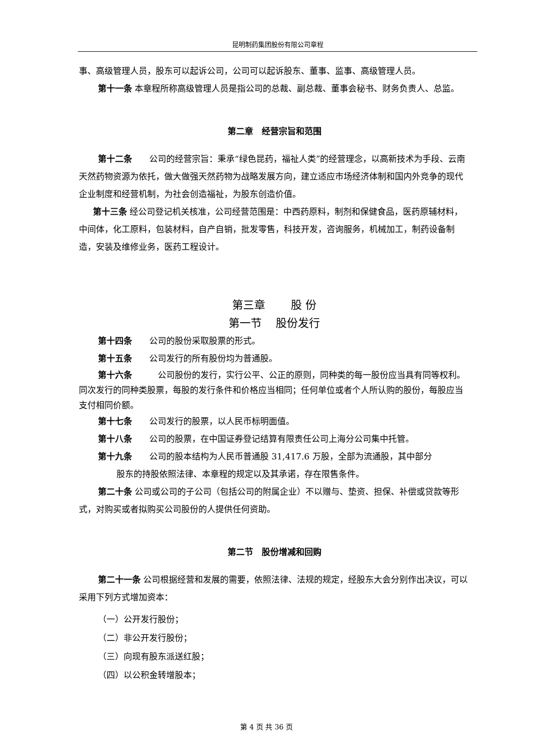昆明制药集团股份有限公司章程
事、高级管理人员，股东可以起诉公司，公司可以起诉股东、董事、监事、高级管理人员。
第十一条 本章程所称高级管理人员是指公司的总裁、副总裁、董事会秘书、财务负责人、总监。
第二章　经营宗旨和范围
第十二条　　公司的经营宗旨：秉承“绿色昆药，福祉人类”的经营理念，以高新技术为手段、云南天然药物资源为依托，做大做强天然药物为战略发展方向，建立适应市场经济体制和国内外竞争的现代企业制度和经营机制，为社会创造福祉，为股东创造价值。
第十三条 经公司登记机关核准，公司经营范围是：中西药原料，制剂和保健食品，医药原辅材料，中间体，化工原料，包装材料，自产自销，批发零售，科技开发，咨询服务，机械加工，制药设备制造，安装及维修业务，医药工程设计。
第三章　　 股 份
第一节　 股份发行
第十四条　　公司的股份采取股票的形式。
第十五条　　公司发行的所有股份均为普通股。
第十六条　　　公司股份的发行，实行公平、公正的原则，同种类的每一股份应当具有同等权利。
同次发行的同种类股票，每股的发行条件和价格应当相同；任何单位或者个人所认购的股份，每股应当支付相同价额。
第十七条　　公司发行的股票，以人民币标明面值。
第十八条　　公司的股票，在中国证券登记结算有限责任公司上海分公司集中托管。
第十九条　　公司的股本结构为人民币普通股 31,417.6 万股，全部为流通股，其中部分
股东的持股依照法律、本章程的规定以及其承诺，存在限售条件。
第二十条 公司或公司的子公司（包括公司的附属企业）不以赠与、垫资、担保、补偿或贷款等形式，对购买或者拟购买公司股份的人提供任何资助。
第二节　股份增减和回购
第二十一条 公司根据经营和发展的需要，依照法律、法规的规定，经股东大会分别作出决议，可以采用下列方式增加资本：
（一）公开发行股份；
（二）非公开发行股份；
（三）向现有股东派送红股；
（四）以公积金转增股本；
第 4 页 共 36 页